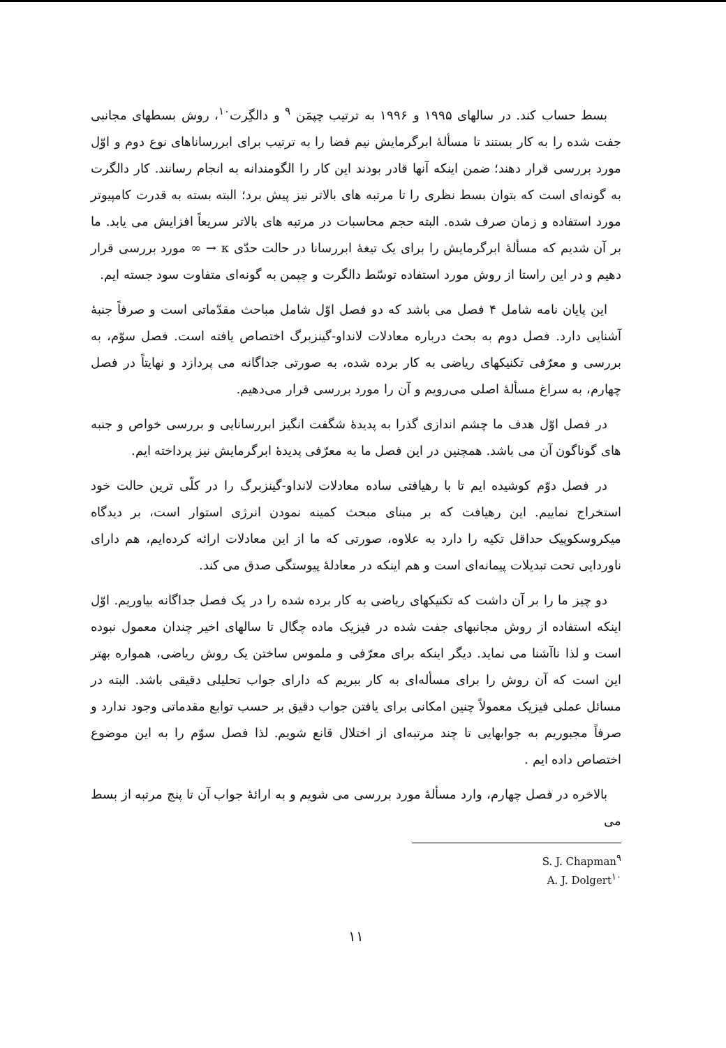بسط حساب کند. در سالهای ۱۹۹۵ و ۱۹۹۶ به ترتیب چپمَن <sup>۹</sup> و دالگِرت<sup>۱۰</sup>، روش بسطهای مجانبی جفت شده را به کار بستند تا مسألهٔ ابرگرمایش نیم فضا را به ترتیب برای ابررساناهای نوع دوم و اوّل مورد بررسی قرار دهند؛ ضمن اینکه آنها قادر بودند این کار را الگومندانه به انجام رسانند. کار دالگرت به گونه‌ای است که بتوان بسط نظری را تا مرتبه های بالاتر نیز پیش برد؛ البته بسته به قدرت کامپیوتر مورد استفاده و زمان صرف شده. البته حجم محاسبات در مرتبه های بالاتر سریعاً افزایش می یابد. ما بر آن شدیم که مسألهٔ ابرگرمایش را برای یک تیغهٔ ابررسانا در حالت حدّی κ → ∞ مورد بررسی قرار دهیم و در این راستا از روش مورد استفاده توسّط دالگرت و چپمن به گونه‌ای متفاوت سود جسته ایم.
این پایان نامه شامل ۴ فصل می باشد که دو فصل اوّل شامل مباحث مقدّماتی است و صرفاً جنبهٔ آشنایی دارد. فصل دوم به بحث درباره معادلات لانداو-گینزبرگ اختصاص یافته است. فصل سوّم، به بررسی و معرّفی تکنیکهای ریاضی به کار برده شده، به صورتی جداگانه می پردازد و نهایتاً در فصل چهارم، به سراغ مسألهٔ اصلی می‌رویم و آن را مورد بررسی قرار می‌دهیم.
در فصل اوّل هدف ما چشم اندازی گذرا به پدیدهٔ شگفت انگیز ابررسانایی و بررسی خواص و جنبه های گوناگون آن می باشد. همچنین در این فصل ما به معرّفی پدیدهٔ ابرگرمایش نیز پرداخته ایم.
در فصل دوّم کوشیده ایم تا با رهیافتی ساده معادلات لانداو-گینزبرگ را در کلّی ترین حالت خود استخراج نماییم. این رهیافت که بر مبنای مبحث کمینه نمودن انرژی استوار است، بر دیدگاه میکروسکوپیک حداقل تکیه را دارد به علاوه، صورتی که ما از این معادلات ارائه کرده‌ایم، هم دارای ناوردایی تحت تبدیلات پیمانه‌ای است و هم اینکه در معادلهٔ پیوستگی صدق می کند.
دو چیز ما را بر آن داشت که تکنیکهای ریاضی به کار برده شده را در یک فصل جداگانه بیاوریم. اوّل اینکه استفاده از روش مجانبهای جفت شده در فیزیک ماده چگال تا سالهای اخیر چندان معمول نبوده است و لذا ناآشنا می نماید. دیگر اینکه برای معرّفی و ملموس ساختن یک روش ریاضی، همواره بهتر این است که آن روش را برای مسأله‌ای به کار ببریم که دارای جواب تحلیلی دقیقی باشد. البته در مسائل عملی فیزیک معمولاً چنین امکانی برای یافتن جواب دقیق بر حسب توابع مقدماتی وجود ندارد و صرفاً مجبوریم به جوابهایی تا چند مرتبه‌ای از اختلال قانع شویم. لذا فصل سوّم را به این موضوع اختصاص داده ایم .
بالاخره در فصل چهارم، وارد مسألهٔ مورد بررسی می شویم و به ارائهٔ جواب آن تا پنج مرتبه از بسط می
S. J. Chapman<sup>۹</sup>
A. J. Dolgert<sup>۱۰</sup>
۱۱